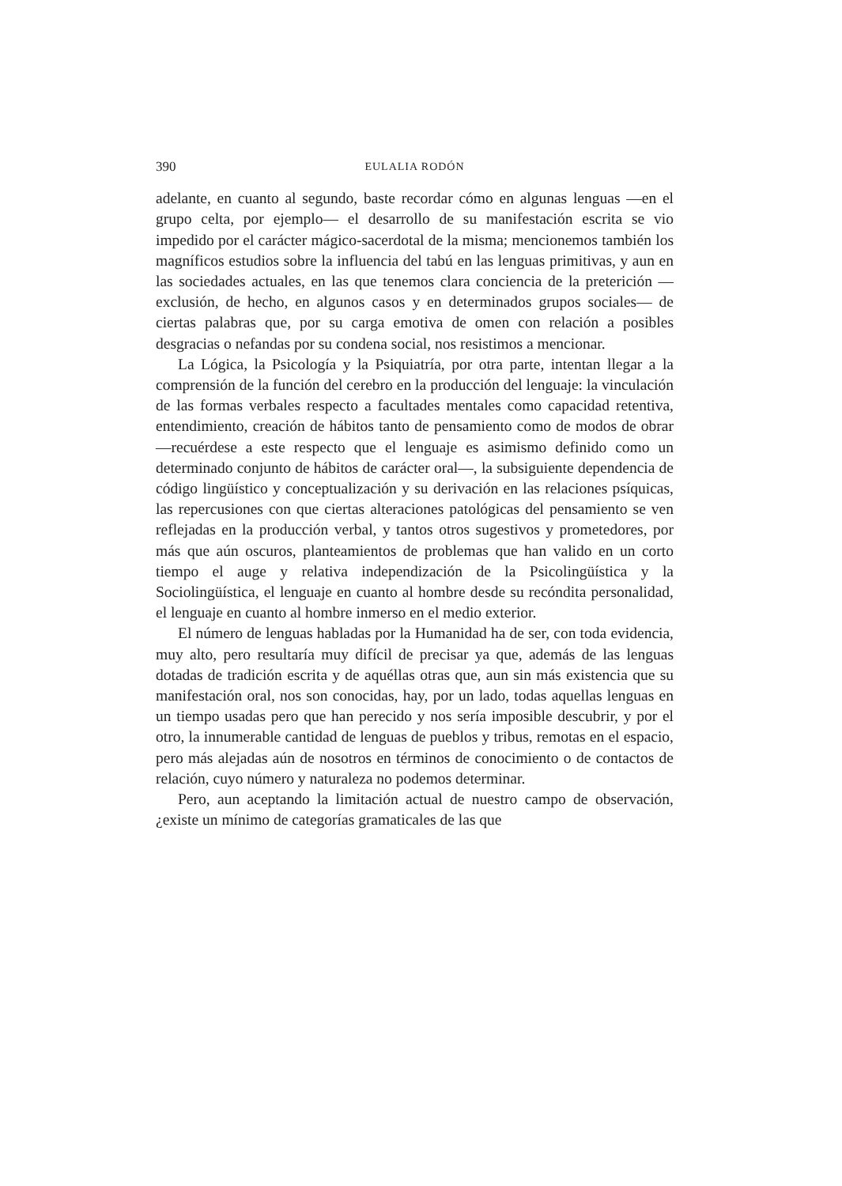390 EULALIA RODÓN
adelante, en cuanto al segundo, baste recordar cómo en algunas lenguas —en el grupo celta, por ejemplo— el desarrollo de su manifestación escrita se vio impedido por el carácter mágico-sacerdotal de la misma; mencionemos también los magníficos estudios sobre la influencia del tabú en las lenguas primitivas, y aun en las sociedades actuales, en las que tenemos clara conciencia de la preterición —exclusión, de hecho, en algunos casos y en determinados grupos sociales— de ciertas palabras que, por su carga emotiva de omen con relación a posibles desgracias o nefandas por su condena social, nos resistimos a mencionar.
La Lógica, la Psicología y la Psiquiatría, por otra parte, intentan llegar a la comprensión de la función del cerebro en la producción del lenguaje: la vinculación de las formas verbales respecto a facultades mentales como capacidad retentiva, entendimiento, creación de hábitos tanto de pensamiento como de modos de obrar —recuérdese a este respecto que el lenguaje es asimismo definido como un determinado conjunto de hábitos de carácter oral—, la subsiguiente dependencia de código lingüístico y conceptualización y su derivación en las relaciones psíquicas, las repercusiones con que ciertas alteraciones patológicas del pensamiento se ven reflejadas en la producción verbal, y tantos otros sugestivos y prometedores, por más que aún oscuros, planteamientos de problemas que han valido en un corto tiempo el auge y relativa independización de la Psicolingüística y la Sociolingüística, el lenguaje en cuanto al hombre desde su recóndita personalidad, el lenguaje en cuanto al hombre inmerso en el medio exterior.
El número de lenguas habladas por la Humanidad ha de ser, con toda evidencia, muy alto, pero resultaría muy difícil de precisar ya que, además de las lenguas dotadas de tradición escrita y de aquéllas otras que, aun sin más existencia que su manifestación oral, nos son conocidas, hay, por un lado, todas aquellas lenguas en un tiempo usadas pero que han perecido y nos sería imposible descubrir, y por el otro, la innumerable cantidad de lenguas de pueblos y tribus, remotas en el espacio, pero más alejadas aún de nosotros en términos de conocimiento o de contactos de relación, cuyo número y naturaleza no podemos determinar.
Pero, aun aceptando la limitación actual de nuestro campo de observación, ¿existe un mínimo de categorías gramaticales de las que